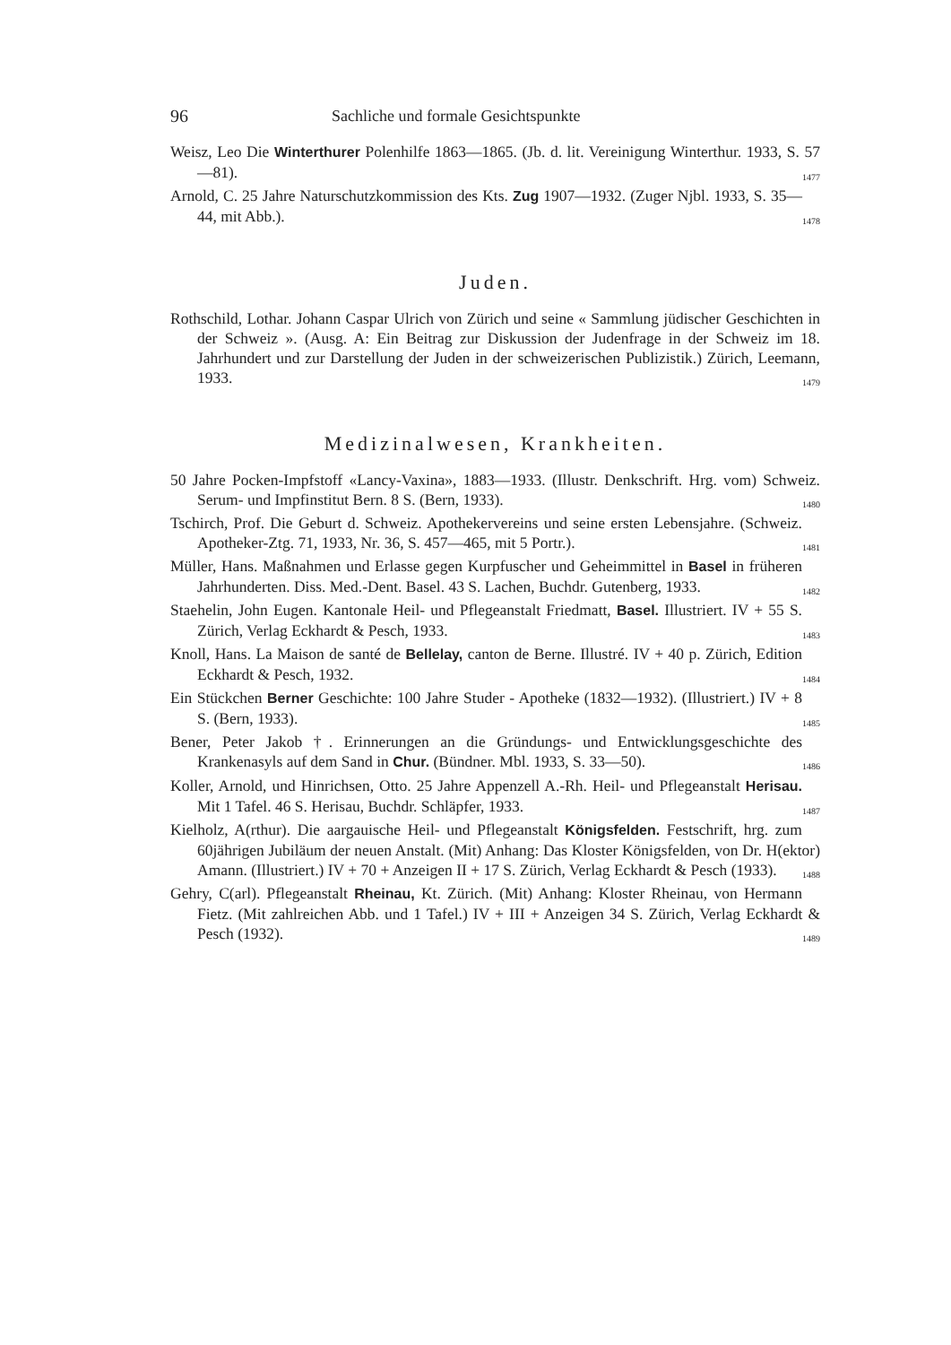96 Sachliche und formale Gesichtspunkte
Weisz, Leo Die Winterthurer Polenhilfe 1863—1865. (Jb. d. lit. Vereinigung Winterthur. 1933, S. 57—81). 1477
Arnold, C. 25 Jahre Naturschutzkommission des Kts. Zug 1907—1932. (Zuger Njbl. 1933, S. 35—44, mit Abb.). 1478
Juden.
Rothschild, Lothar. Johann Caspar Ulrich von Zürich und seine « Sammlung jüdischer Geschichten in der Schweiz ». (Ausg. A: Ein Beitrag zur Diskussion der Judenfrage in der Schweiz im 18. Jahrhundert und zur Darstellung der Juden in der schweizerischen Publizistik.) Zürich, Leemann, 1933. 1479
Medizinalwesen, Krankheiten.
50 Jahre Pocken-Impfstoff «Lancy-Vaxina», 1883—1933. (Illustr. Denkschrift. Hrg. vom) Schweiz. Serum- und Impfinstitut Bern. 8 S. (Bern, 1933). 1480
Tschirch, Prof. Die Geburt d. Schweiz. Apothekervereins und seine ersten Lebensjahre. (Schweiz. Apotheker-Ztg. 71, 1933, Nr. 36, S. 457—465, mit 5 Portr.). 1481
Müller, Hans. Maßnahmen und Erlasse gegen Kurpfuscher und Geheimmittel in Basel in früheren Jahrhunderten. Diss. Med.-Dent. Basel. 43 S. Lachen, Buchdr. Gutenberg, 1933. 1482
Staehelin, John Eugen. Kantonale Heil- und Pflegeanstalt Friedmatt, Basel. Illustriert. IV + 55 S. Zürich, Verlag Eckhardt & Pesch, 1933. 1483
Knoll, Hans. La Maison de santé de Bellelay, canton de Berne. Illustré. IV + 40 p. Zürich, Edition Eckhardt & Pesch, 1932. 1484
Ein Stückchen Berner Geschichte: 100 Jahre Studer - Apotheke (1832—1932). (Illustriert.) IV + 8 S. (Bern, 1933). 1485
Bener, Peter Jakob †. Erinnerungen an die Gründungs- und Entwicklungsgeschichte des Krankenasyls auf dem Sand in Chur. (Bündner. Mbl. 1933, S. 33—50). 1486
Koller, Arnold, und Hinrichsen, Otto. 25 Jahre Appenzell A.-Rh. Heil- und Pflegeanstalt Herisau. Mit 1 Tafel. 46 S. Herisau, Buchdr. Schläpfer, 1933. 1487
Kielholz, A(rthur). Die aargauische Heil- und Pflegeanstalt Königsfelden. Festschrift, hrg. zum 60jährigen Jubiläum der neuen Anstalt. (Mit) Anhang: Das Kloster Königsfelden, von Dr. H(ektor) Amann. (Illustriert.) IV + 70 + Anzeigen II + 17 S. Zürich, Verlag Eckhardt & Pesch (1933). 1488
Gehry, C(arl). Pflegeanstalt Rheinau, Kt. Zürich. (Mit) Anhang: Kloster Rheinau, von Hermann Fietz. (Mit zahlreichen Abb. und 1 Tafel.) IV + III + Anzeigen 34 S. Zürich, Verlag Eckhardt & Pesch (1932). 1489